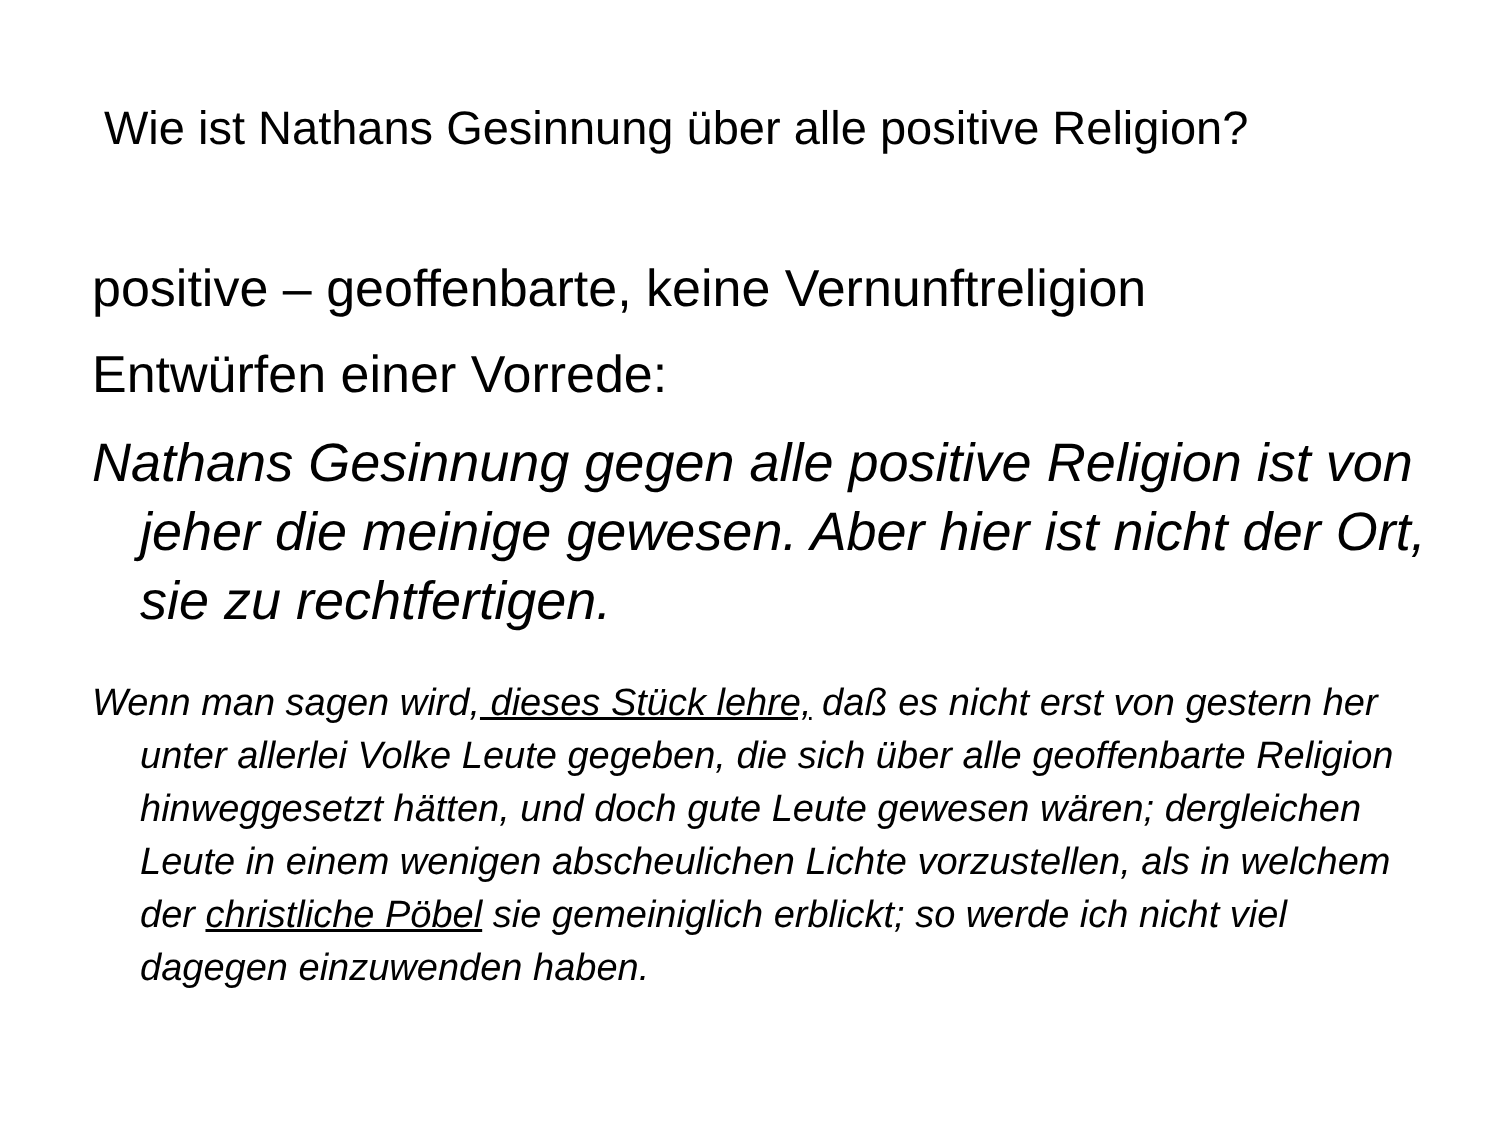Wie ist Nathans Gesinnung über alle positive Religion?
positive – geoffenbarte, keine Vernunftreligion
Entwürfen einer Vorrede:
Nathans Gesinnung gegen alle positive Religion ist von jeher die meinige gewesen. Aber hier ist nicht der Ort, sie zu rechtfertigen.
Wenn man sagen wird, dieses Stück lehre, daß es nicht erst von gestern her unter allerlei Volke Leute gegeben, die sich über alle geoffenbarte Religion hinweggesetzt hätten, und doch gute Leute gewesen wären; dergleichen Leute in einem wenigen abscheulichen Lichte vorzustellen, als in welchem der christliche Pöbel sie gemeiniglich erblickt; so werde ich nicht viel dagegen einzuwenden haben.